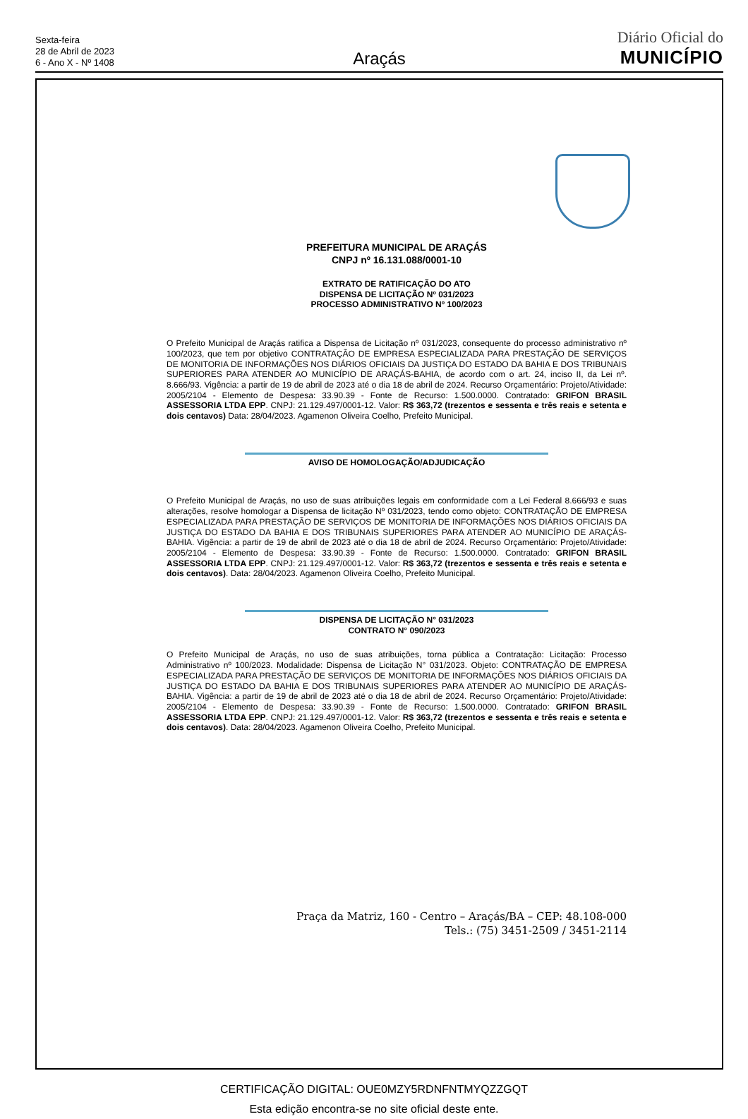Sexta-feira
28 de Abril de 2023
6 - Ano X - Nº 1408
Araçás
Diário Oficial do
MUNICÍPIO
PREFEITURA MUNICIPAL DE ARAÇÁS
CNPJ nº 16.131.088/0001-10
EXTRATO DE RATIFICAÇÃO DO ATO
DISPENSA DE LICITAÇÃO Nº 031/2023
PROCESSO ADMINISTRATIVO Nº 100/2023
O Prefeito Municipal de Araçás ratifica a Dispensa de Licitação nº 031/2023, consequente do processo administrativo nº 100/2023, que tem por objetivo CONTRATAÇÃO DE EMPRESA ESPECIALIZADA PARA PRESTAÇÃO DE SERVIÇOS DE MONITORIA DE INFORMAÇÕES NOS DIÁRIOS OFICIAIS DA JUSTIÇA DO ESTADO DA BAHIA E DOS TRIBUNAIS SUPERIORES PARA ATENDER AO MUNICÍPIO DE ARAÇÁS-BAHIA, de acordo com o art. 24, inciso II, da Lei nº. 8.666/93. Vigência: a partir de 19 de abril de 2023 até o dia 18 de abril de 2024. Recurso Orçamentário: Projeto/Atividade: 2005/2104 - Elemento de Despesa: 33.90.39 - Fonte de Recurso: 1.500.0000. Contratado: GRIFON BRASIL ASSESSORIA LTDA EPP. CNPJ: 21.129.497/0001-12. Valor: R$ 363,72 (trezentos e sessenta e três reais e setenta e dois centavos) Data: 28/04/2023. Agamenon Oliveira Coelho, Prefeito Municipal.
AVISO DE HOMOLOGAÇÃO/ADJUDICAÇÃO
O Prefeito Municipal de Araçás, no uso de suas atribuições legais em conformidade com a Lei Federal 8.666/93 e suas alterações, resolve homologar a Dispensa de licitação Nº 031/2023, tendo como objeto: CONTRATAÇÃO DE EMPRESA ESPECIALIZADA PARA PRESTAÇÃO DE SERVIÇOS DE MONITORIA DE INFORMAÇÕES NOS DIÁRIOS OFICIAIS DA JUSTIÇA DO ESTADO DA BAHIA E DOS TRIBUNAIS SUPERIORES PARA ATENDER AO MUNICÍPIO DE ARAÇÁS-BAHIA. Vigência: a partir de 19 de abril de 2023 até o dia 18 de abril de 2024. Recurso Orçamentário: Projeto/Atividade: 2005/2104 - Elemento de Despesa: 33.90.39 - Fonte de Recurso: 1.500.0000. Contratado: GRIFON BRASIL ASSESSORIA LTDA EPP. CNPJ: 21.129.497/0001-12. Valor: R$ 363,72 (trezentos e sessenta e três reais e setenta e dois centavos). Data: 28/04/2023. Agamenon Oliveira Coelho, Prefeito Municipal.
DISPENSA DE LICITAÇÃO N° 031/2023
CONTRATO N° 090/2023
O Prefeito Municipal de Araçás, no uso de suas atribuições, torna pública a Contratação: Licitação: Processo Administrativo nº 100/2023. Modalidade: Dispensa de Licitação N° 031/2023. Objeto: CONTRATAÇÃO DE EMPRESA ESPECIALIZADA PARA PRESTAÇÃO DE SERVIÇOS DE MONITORIA DE INFORMAÇÕES NOS DIÁRIOS OFICIAIS DA JUSTIÇA DO ESTADO DA BAHIA E DOS TRIBUNAIS SUPERIORES PARA ATENDER AO MUNICÍPIO DE ARAÇÁS-BAHIA. Vigência: a partir de 19 de abril de 2023 até o dia 18 de abril de 2024. Recurso Orçamentário: Projeto/Atividade: 2005/2104 - Elemento de Despesa: 33.90.39 - Fonte de Recurso: 1.500.0000. Contratado: GRIFON BRASIL ASSESSORIA LTDA EPP. CNPJ: 21.129.497/0001-12. Valor: R$ 363,72 (trezentos e sessenta e três reais e setenta e dois centavos). Data: 28/04/2023. Agamenon Oliveira Coelho, Prefeito Municipal.
Praça da Matriz, 160 - Centro – Araçás/BA – CEP: 48.108-000
Tels.: (75) 3451-2509 / 3451-2114
CERTIFICAÇÃO DIGITAL: OUE0MZY5RDNFNTMYQZZGQT
Esta edição encontra-se no site oficial deste ente.